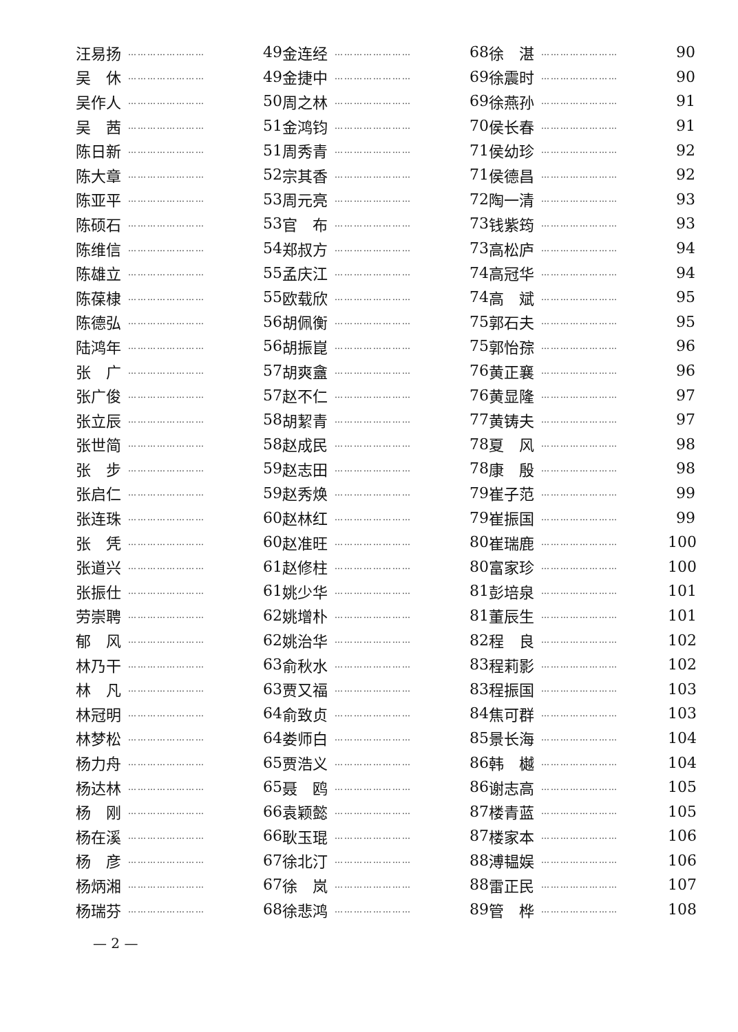汪易扬 …………………… 49
吴　休 …………………… 49
吴作人 …………………… 50
吴　茜 …………………… 51
陈日新 …………………… 51
陈大章 …………………… 52
陈亚平 …………………… 53
陈硕石 …………………… 53
陈维信 …………………… 54
陈雄立 …………………… 55
陈葆棣 …………………… 55
陈德弘 …………………… 56
陆鸿年 …………………… 56
张　广 …………………… 57
张广俊 …………………… 57
张立辰 …………………… 58
张世简 …………………… 58
张　步 …………………… 59
张启仁 …………………… 59
张连珠 …………………… 60
张　凭 …………………… 60
张道兴 …………………… 61
张振仕 …………………… 61
劳崇聘 …………………… 62
郁　风 …………………… 62
林乃干 …………………… 63
林　凡 …………………… 63
林冠明 …………………… 64
林梦松 …………………… 64
杨力舟 …………………… 65
杨达林 …………………… 65
杨　刚 …………………… 66
杨在溪 …………………… 66
杨　彦 …………………… 67
杨炳湘 …………………… 67
杨瑞芬 …………………… 68
金连经 …………………… 68
金捷中 …………………… 69
周之林 …………………… 69
金鸿钧 …………………… 70
周秀青 …………………… 71
宗其香 …………………… 71
周元亮 …………………… 72
官　布 …………………… 73
郑叔方 …………………… 73
孟庆江 …………………… 74
欧载欣 …………………… 74
胡佩衡 …………………… 75
胡振崑 …………………… 75
胡爽盦 …………………… 76
赵不仁 …………………… 76
胡絜青 …………………… 77
赵成民 …………………… 78
赵志田 …………………… 78
赵秀焕 …………………… 79
赵林红 …………………… 79
赵准旺 …………………… 80
赵修柱 …………………… 80
姚少华 …………………… 81
姚增朴 …………………… 81
姚治华 …………………… 82
俞秋水 …………………… 83
贾又福 …………………… 83
俞致贞 …………………… 84
娄师白 …………………… 85
贾浩义 …………………… 86
聂　鸥 …………………… 86
袁颖懿 …………………… 87
耿玉琨 …………………… 87
徐北汀 …………………… 88
徐　岚 …………………… 88
徐悲鸿 …………………… 89
徐　湛 …………………… 90
徐震时 …………………… 90
徐燕孙 …………………… 91
侯长春 …………………… 91
侯幼珍 …………………… 92
侯德昌 …………………… 92
陶一清 …………………… 93
钱紫筠 …………………… 93
高松庐 …………………… 94
高冠华 …………………… 94
高　斌 …………………… 95
郭石夫 …………………… 95
郭怡孮 …………………… 96
黄正襄 …………………… 96
黄显隆 …………………… 97
黄铸夫 …………………… 97
夏　风 …………………… 98
康　殷 …………………… 98
崔子范 …………………… 99
崔振国 …………………… 99
崔瑞鹿 …………………… 100
富家珍 …………………… 100
彭培泉 …………………… 101
董辰生 …………………… 101
程　良 …………………… 102
程莉影 …………………… 102
程振国 …………………… 103
焦可群 …………………… 103
景长海 …………………… 104
韩　樾 …………………… 104
谢志高 …………………… 105
楼青蓝 …………………… 105
楼家本 …………………… 106
溥韫娱 …………………… 106
雷正民 …………………… 107
管　桦 …………………… 108
— 2 —